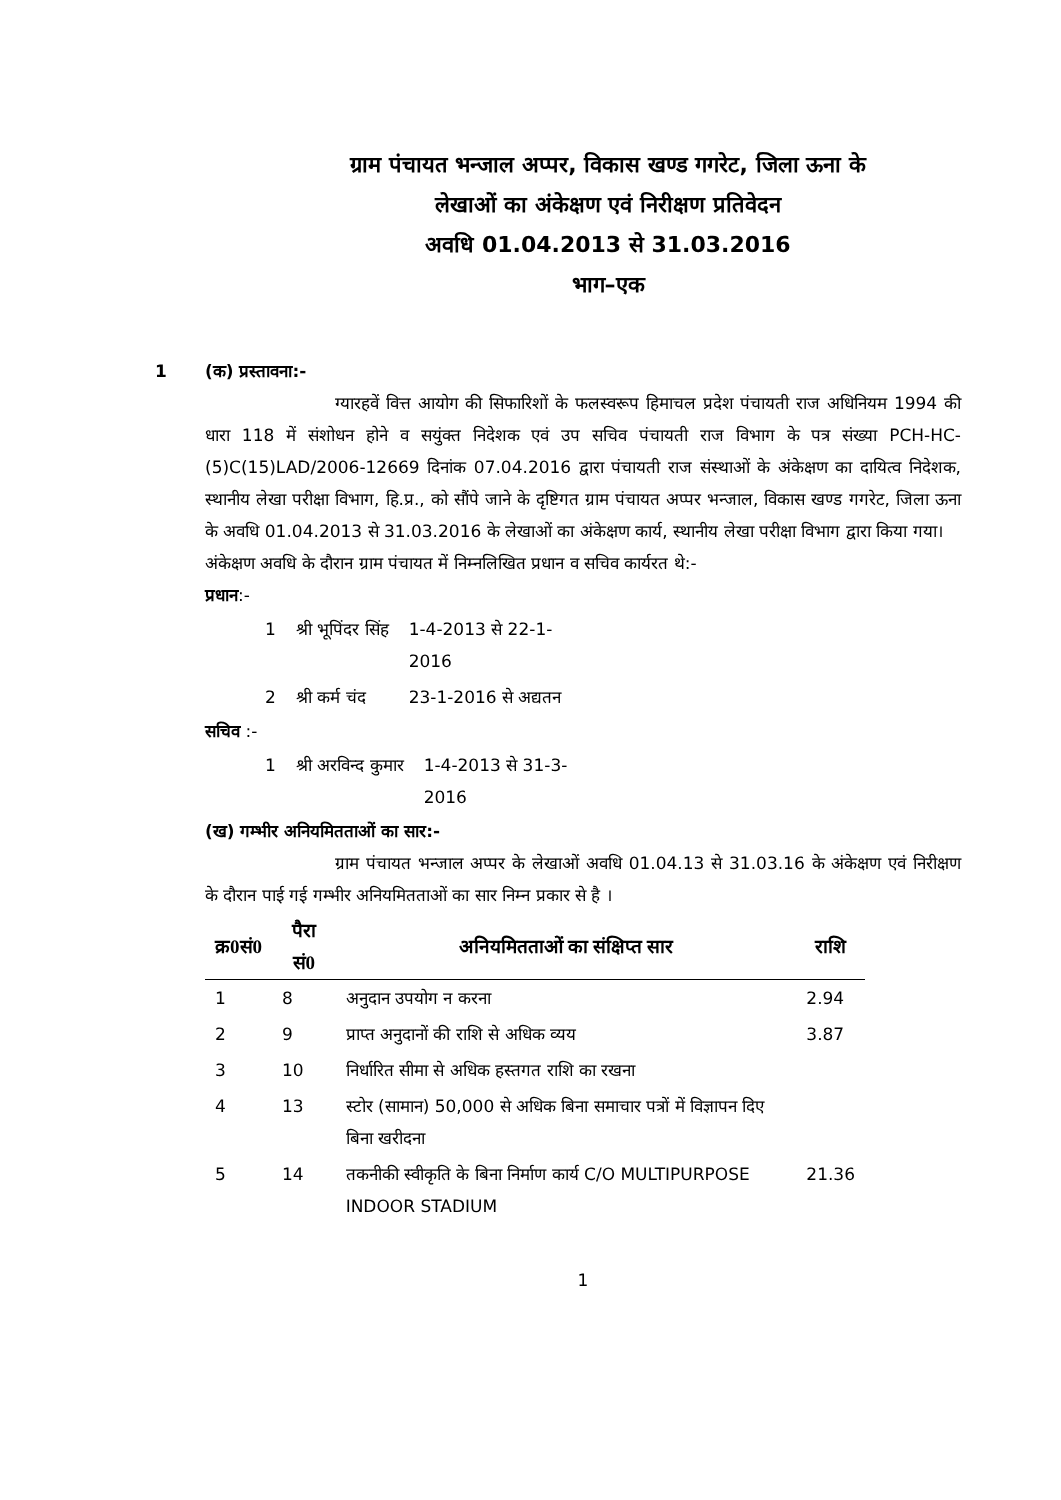ग्राम पंचायत भन्जाल अप्पर, विकास खण्ड गगरेट, जिला ऊना के
लेखाओं का अंकेक्षण एवं निरीक्षण प्रतिवेदन
अवधि 01.04.2013 से 31.03.2016
भाग–एक
1 (क) प्रस्तावना:-
ग्यारहवें वित्त आयोग की सिफारिशों के फलस्वरूप हिमाचल प्रदेश पंचायती राज अधिनियम 1994 की धारा 118 में संशोधन होने व सयुंक्त निदेशक एवं उप सचिव पंचायती राज विभाग के पत्र संख्या PCH-HC-(5)C(15)LAD/2006-12669 दिनांक 07.04.2016 द्वारा पंचायती राज संस्थाओं के अंकेक्षण का दायित्व निदेशक, स्थानीय लेखा परीक्षा विभाग, हि.प्र., को सौंपे जाने के दृष्टिगत ग्राम पंचायत अप्पर भन्जाल, विकास खण्ड गगरेट, जिला ऊना के अवधि 01.04.2013 से 31.03.2016 के लेखाओं का अंकेक्षण कार्य, स्थानीय लेखा परीक्षा विभाग द्वारा किया गया।
अंकेक्षण अवधि के दौरान ग्राम पंचायत में निम्नलिखित प्रधान व सचिव कार्यरत थे:-
प्रधान:-
| 1 | श्री भूपिंदर सिंह | 1-4-2013 से 22-1- 2016 |
| 2 | श्री कर्म चंद | 23-1-2016 से अद्यतन |
सचिव :-
| 1 | श्री अरविन्द कुमार | 1-4-2013 से 31-3- 2016 |
(ख) गम्भीर अनियमितताओं का सार:-
ग्राम पंचायत भन्जाल अप्पर के लेखाओं अवधि 01.04.13 से 31.03.16 के अंकेक्षण एवं निरीक्षण के दौरान पाई गई गम्भीर अनियमितताओं का सार निम्न प्रकार से है ।
| क्र0सं0 | पैरा सं0 | अनियमितताओं का संक्षिप्त सार | राशि |
| --- | --- | --- | --- |
| 1 | 8 | अनुदान उपयोग न करना | 2.94 |
| 2 | 9 | प्राप्त अनुदानों की राशि से अधिक व्यय | 3.87 |
| 3 | 10 | निर्धारित सीमा से अधिक हस्तगत राशि का रखना | |
| 4 | 13 | स्टोर (सामान) 50,000 से अधिक बिना समाचार पत्रों में विज्ञापन दिए बिना खरीदना | |
| 5 | 14 | तकनीकी स्वीकृति के बिना निर्माण कार्य C/O MULTIPURPOSE INDOOR STADIUM | 21.36 |
1